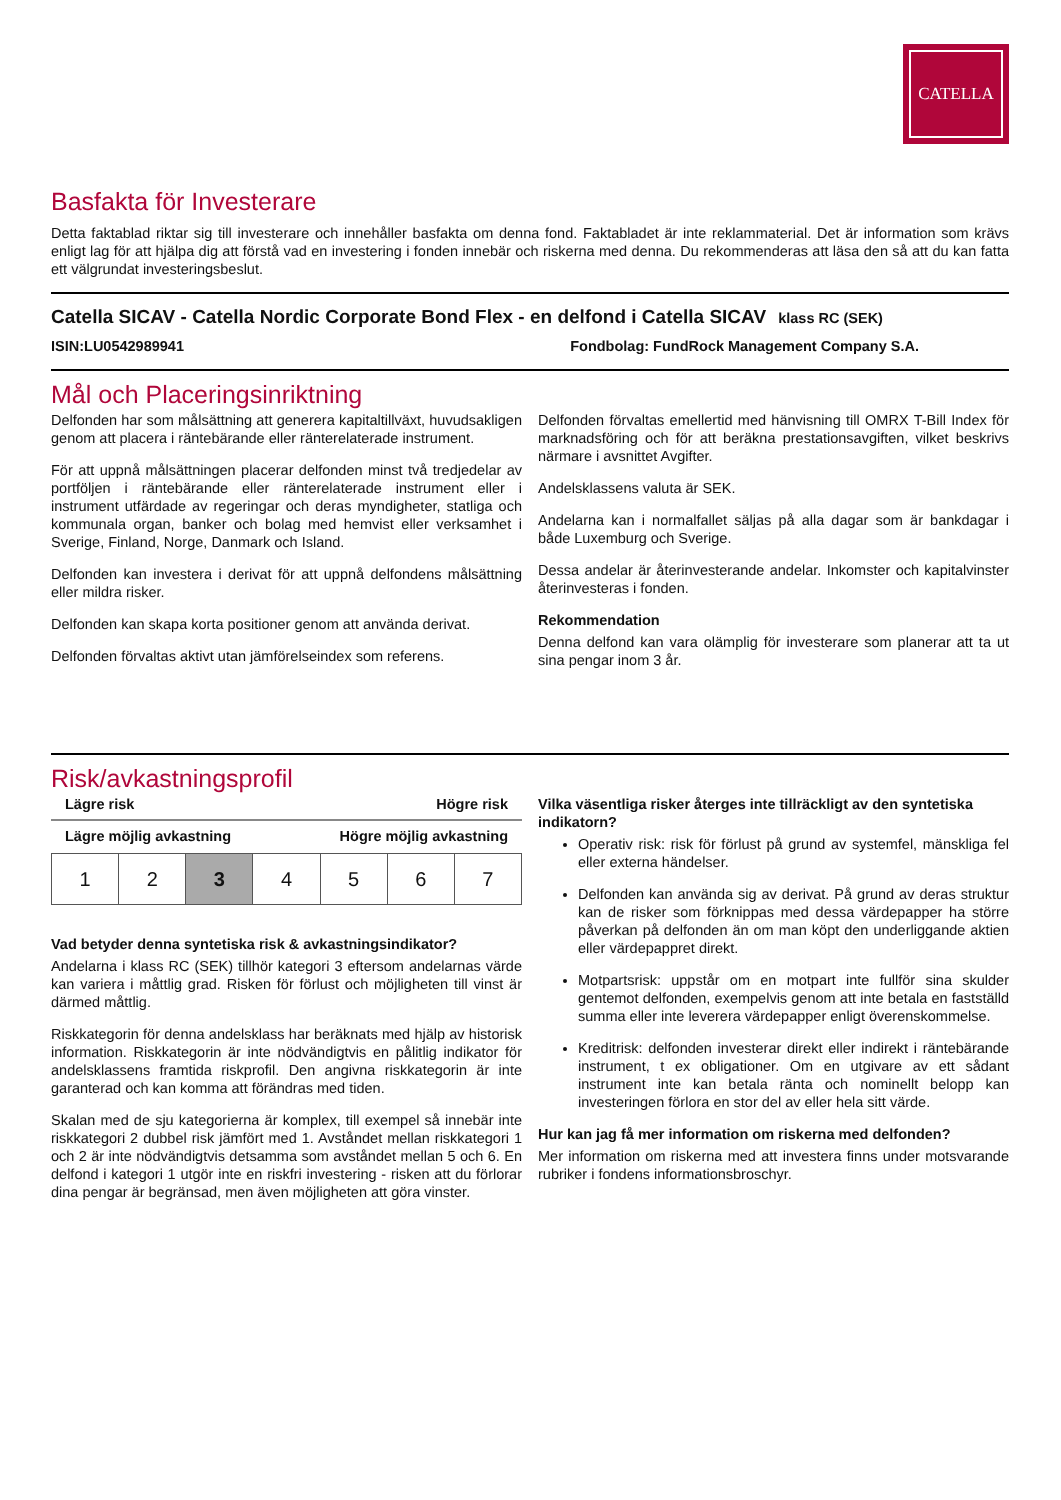CATELLA
Basfakta för Investerare
Detta faktablad riktar sig till investerare och innehåller basfakta om denna fond. Faktabladet är inte reklammaterial. Det är information som krävs enligt lag för att hjälpa dig att förstå vad en investering i fonden innebär och riskerna med denna. Du rekommenderas att läsa den så att du kan fatta ett välgrundat investeringsbeslut.
Catella SICAV - Catella Nordic Corporate Bond Flex - en delfond i Catella SICAV klass RC (SEK)
ISIN:LU0542989941 Fondbolag: FundRock Management Company S.A.
Mål och Placeringsinriktning
Delfonden har som målsättning att generera kapitaltillväxt, huvudsakligen genom att placera i räntebärande eller ränterelaterade instrument.
För att uppnå målsättningen placerar delfonden minst två tredjedelar av portföljen i räntebärande eller ränterelaterade instrument eller i instrument utfärdade av regeringar och deras myndigheter, statliga och kommunala organ, banker och bolag med hemvist eller verksamhet i Sverige, Finland, Norge, Danmark och Island.
Delfonden kan investera i derivat för att uppnå delfondens målsättning eller mildra risker.
Delfonden kan skapa korta positioner genom att använda derivat.
Delfonden förvaltas aktivt utan jämförelseindex som referens.
Delfonden förvaltas emellertid med hänvisning till OMRX T-Bill Index för marknadsföring och för att beräkna prestationsavgiften, vilket beskrivs närmare i avsnittet Avgifter.
Andelsklassens valuta är SEK.
Andelarna kan i normalfallet säljas på alla dagar som är bankdagar i både Luxemburg och Sverige.
Dessa andelar är återinvesterande andelar. Inkomster och kapitalvinster återinvesteras i fonden.
Rekommendation
Denna delfond kan vara olämplig för investerare som planerar att ta ut sina pengar inom 3 år.
Risk/avkastningsprofil
Lägre risk Högre risk
Lägre möjlig avkastning Högre möjlig avkastning
| 1 | 2 | 3 | 4 | 5 | 6 | 7 |
Vad betyder denna syntetiska risk & avkastningsindikator?
Andelarna i klass RC (SEK) tillhör kategori 3 eftersom andelarnas värde kan variera i måttlig grad. Risken för förlust och möjligheten till vinst är därmed måttlig.
Riskkategorin för denna andelsklass har beräknats med hjälp av historisk information. Riskkategorin är inte nödvändigtvis en pålitlig indikator för andelsklassens framtida riskprofil. Den angivna riskkategorin är inte garanterad och kan komma att förändras med tiden.
Skalan med de sju kategorierna är komplex, till exempel så innebär inte riskkategori 2 dubbel risk jämfört med 1. Avståndet mellan riskkategori 1 och 2 är inte nödvändigtvis detsamma som avståndet mellan 5 och 6. En delfond i kategori 1 utgör inte en riskfri investering - risken att du förlorar dina pengar är begränsad, men även möjligheten att göra vinster.
Vilka väsentliga risker återges inte tillräckligt av den syntetiska indikatorn?
Operativ risk: risk för förlust på grund av systemfel, mänskliga fel eller externa händelser.
Delfonden kan använda sig av derivat. På grund av deras struktur kan de risker som förknippas med dessa värdepapper ha större påverkan på delfonden än om man köpt den underliggande aktien eller värdepappret direkt.
Motpartsrisk: uppstår om en motpart inte fullför sina skulder gentemot delfonden, exempelvis genom att inte betala en fastställd summa eller inte leverera värdepapper enligt överenskommelse.
Kreditrisk: delfonden investerar direkt eller indirekt i räntebärande instrument, t ex obligationer. Om en utgivare av ett sådant instrument inte kan betala ränta och nominellt belopp kan investeringen förlora en stor del av eller hela sitt värde.
Hur kan jag få mer information om riskerna med delfonden?
Mer information om riskerna med att investera finns under motsvarande rubriker i fondens informationsbroschyr.